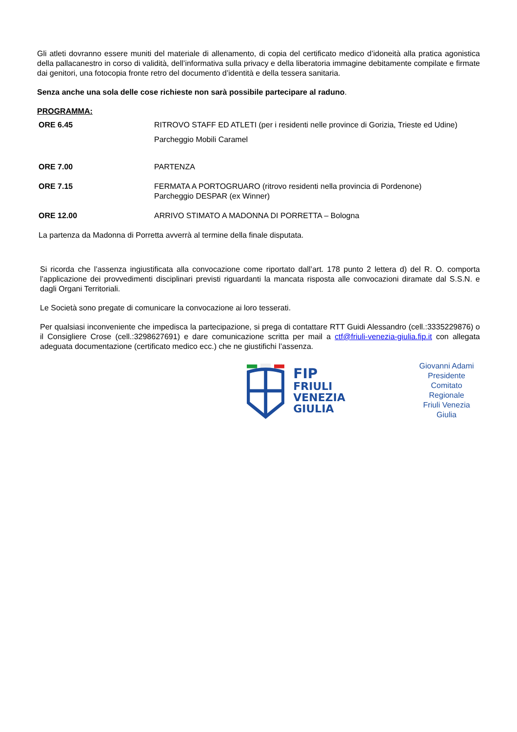Gli atleti dovranno essere muniti del materiale di allenamento, di copia del certificato medico d’idoneità alla pratica agonistica della pallacanestro in corso di validità, dell’informativa sulla privacy e della liberatoria immagine debitamente compilate e firmate dai genitori, una fotocopia fronte retro del documento d’identità e della tessera sanitaria.
Senza anche una sola delle cose richieste non sarà possibile partecipare al raduno.
PROGRAMMA:
ORE 6.45 RITROVO STAFF ED ATLETI (per i residenti nelle province di Gorizia, Trieste ed Udine)
Parcheggio Mobili Caramel
ORE 7.00 PARTENZA
ORE 7.15 FERMATA A PORTOGRUARO (ritrovo residenti nella provincia di Pordenone)
Parcheggio DESPAR (ex Winner)
ORE 12.00 ARRIVO STIMATO A MADONNA DI PORRETTA – Bologna
La partenza da Madonna di Porretta avverrà al termine della finale disputata.
Si ricorda che l’assenza ingiustificata alla convocazione come riportato dall’art. 178 punto 2 lettera d) del R. O. comporta l’applicazione dei provvedimenti disciplinari previsti riguardanti la mancata risposta alle convocazioni diramate dal S.S.N. e dagli Organi Territoriali.
Le Società sono pregate di comunicare la convocazione ai loro tesserati.
Per qualsiasi inconveniente che impedisca la partecipazione, si prega di contattare RTT Guidi Alessandro (cell.:3335229876) o il Consigliere Crose (cell.:3298627691) e dare comunicazione scritta per mail a ctf@friuli-venezia-giulia.fip.it con allegata adeguata documentazione (certificato medico ecc.) che ne giustifichi l’assenza.
FIP
FRIULI
VENEZIA GIULIA
Giovanni Adami
Presidente
Comitato Regionale
Friuli Venezia Giulia